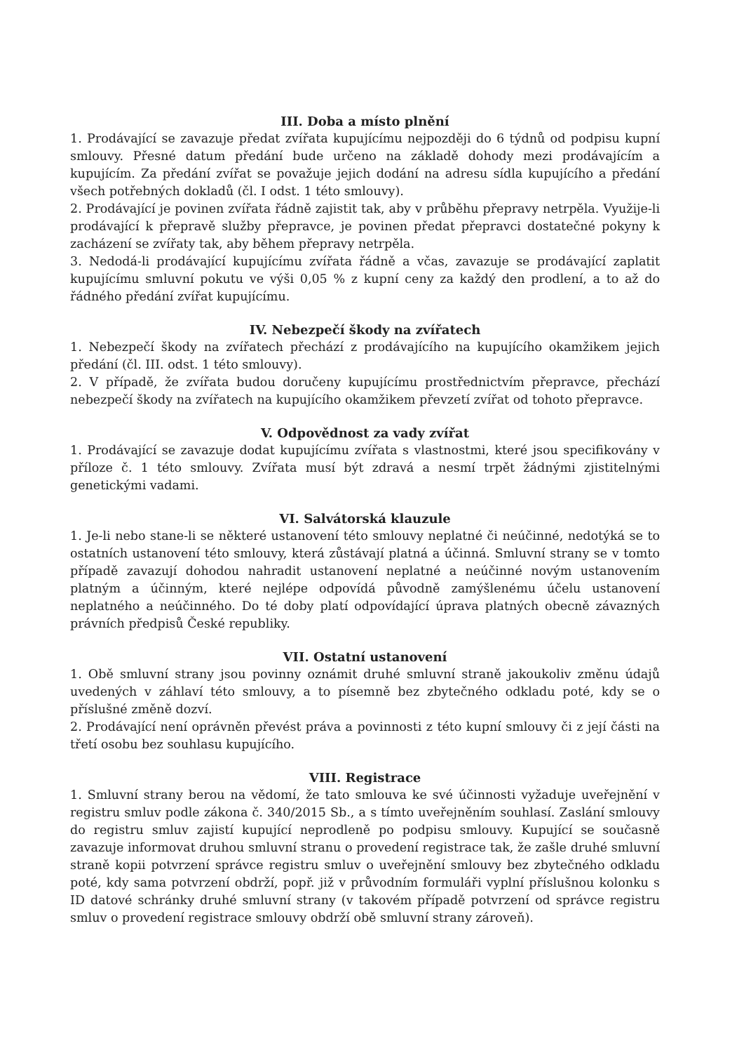III. Doba a místo plnění
1. Prodávající se zavazuje předat zvířata kupujícímu nejpozději do 6 týdnů od podpisu kupní smlouvy. Přesné datum předání bude určeno na základě dohody mezi prodávajícím a kupujícím. Za předání zvířat se považuje jejich dodání na adresu sídla kupujícího a předání všech potřebných dokladů (čl. I odst. 1 této smlouvy).
2. Prodávající je povinen zvířata řádně zajistit tak, aby v průběhu přepravy netrpěla. Využije-li prodávající k přepravě služby přepravce, je povinen předat přepravci dostatečné pokyny k zacházení se zvířaty tak, aby během přepravy netrpěla.
3. Nedodá-li prodávající kupujícímu zvířata řádně a včas, zavazuje se prodávající zaplatit kupujícímu smluvní pokutu ve výši 0,05 % z kupní ceny za každý den prodlení, a to až do řádného předání zvířat kupujícímu.
IV. Nebezpečí škody na zvířatech
1. Nebezpečí škody na zvířatech přechází z prodávajícího na kupujícího okamžikem jejich předání (čl. III. odst. 1 této smlouvy).
2. V případě, že zvířata budou doručeny kupujícímu prostřednictvím přepravce, přechází nebezpečí škody na zvířatech na kupujícího okamžikem převzetí zvířat od tohoto přepravce.
V. Odpovědnost za vady zvířat
1. Prodávající se zavazuje dodat kupujícímu zvířata s vlastnostmi, které jsou specifikovány v příloze č. 1 této smlouvy. Zvířata musí být zdravá a nesmí trpět žádnými zjistitelnými genetickými vadami.
VI. Salvátorská klauzule
1. Je-li nebo stane-li se některé ustanovení této smlouvy neplatné či neúčinné, nedotýká se to ostatních ustanovení této smlouvy, která zůstávají platná a účinná. Smluvní strany se v tomto případě zavazují dohodou nahradit ustanovení neplatné a neúčinné novým ustanovením platným a účinným, které nejlépe odpovídá původně zamýšlenému účelu ustanovení neplatného a neúčinného. Do té doby platí odpovídající úprava platných obecně závazných právních předpisů České republiky.
VII. Ostatní ustanovení
1. Obě smluvní strany jsou povinny oznámit druhé smluvní straně jakoukoliv změnu údajů uvedených v záhlaví této smlouvy, a to písemně bez zbytečného odkladu poté, kdy se o příslušné změně dozví.
2. Prodávající není oprávněn převést práva a povinnosti z této kupní smlouvy či z její části na třetí osobu bez souhlasu kupujícího.
VIII. Registrace
1. Smluvní strany berou na vědomí, že tato smlouva ke své účinnosti vyžaduje uveřejnění v registru smluv podle zákona č. 340/2015 Sb., a s tímto uveřejněním souhlasí. Zaslání smlouvy do registru smluv zajistí kupující neprodleně po podpisu smlouvy. Kupující se současně zavazuje informovat druhou smluvní stranu o provedení registrace tak, že zašle druhé smluvní straně kopii potvrzení správce registru smluv o uveřejnění smlouvy bez zbytečného odkladu poté, kdy sama potvrzení obdrží, popř. již v průvodním formuláři vyplní příslušnou kolonku s ID datové schránky druhé smluvní strany (v takovém případě potvrzení od správce registru smluv o provedení registrace smlouvy obdrží obě smluvní strany zároveň).